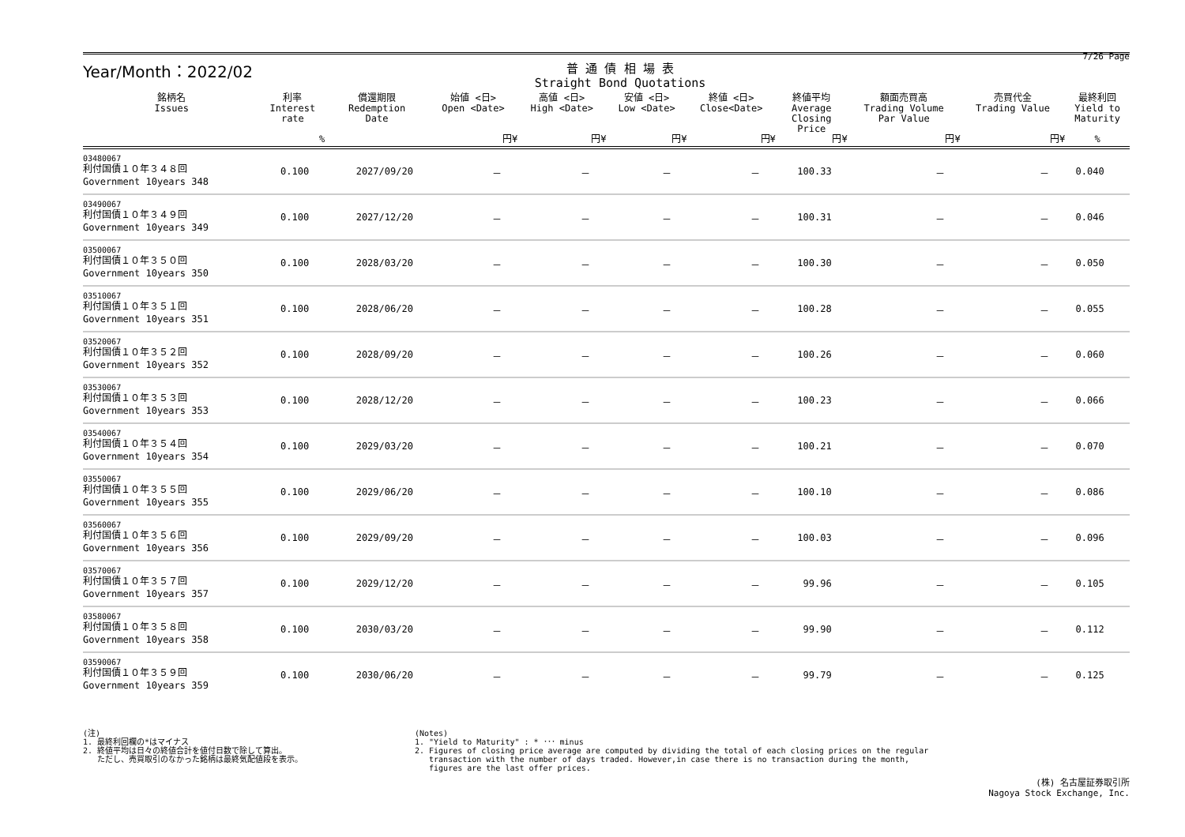Year/Month：2022/02
普 通 債 相 場 表
Straight Bond Quotations
7/26 Page
| 銘柄名 Issues | 利率 Interest rate | 償還期限 Redemption Date | 始値 <日> Open <Date> | 高値 <日> High <Date> | 安値 <日> Low <Date> | 終値 <日> Close<Date> | 終値平均 Average Closing Price | 額面売買高 Trading Volume Par Value | 売買代金 Trading Value | 最終利回 Yield to Maturity |
| --- | --- | --- | --- | --- | --- | --- | --- | --- | --- | --- |
| | % | | 円¥ | 円¥ | 円¥ | 円¥ | 円¥ | 円¥ | 円¥ | % |
| 03480067 利付国債１０年３４８回 Government 10years 348 | 0.100 | 2027/09/20 | － | － | － | － | 100.33 | － | － | 0.040 |
| 03490067 利付国債１０年３４９回 Government 10years 349 | 0.100 | 2027/12/20 | － | － | － | － | 100.31 | － | － | 0.046 |
| 03500067 利付国債１０年３５０回 Government 10years 350 | 0.100 | 2028/03/20 | － | － | － | － | 100.30 | － | － | 0.050 |
| 03510067 利付国債１０年３５１回 Government 10years 351 | 0.100 | 2028/06/20 | － | － | － | － | 100.28 | － | － | 0.055 |
| 03520067 利付国債１０年３５２回 Government 10years 352 | 0.100 | 2028/09/20 | － | － | － | － | 100.26 | － | － | 0.060 |
| 03530067 利付国債１０年３５３回 Government 10years 353 | 0.100 | 2028/12/20 | － | － | － | － | 100.23 | － | － | 0.066 |
| 03540067 利付国債１０年３５４回 Government 10years 354 | 0.100 | 2029/03/20 | － | － | － | － | 100.21 | － | － | 0.070 |
| 03550067 利付国債１０年３５５回 Government 10years 355 | 0.100 | 2029/06/20 | － | － | － | － | 100.10 | － | － | 0.086 |
| 03560067 利付国債１０年３５６回 Government 10years 356 | 0.100 | 2029/09/20 | － | － | － | － | 100.03 | － | － | 0.096 |
| 03570067 利付国債１０年３５７回 Government 10years 357 | 0.100 | 2029/12/20 | － | － | － | － | 99.96 | － | － | 0.105 |
| 03580067 利付国債１０年３５８回 Government 10years 358 | 0.100 | 2030/03/20 | － | － | － | － | 99.90 | － | － | 0.112 |
| 03590067 利付国債１０年３５９回 Government 10years 359 | 0.100 | 2030/06/20 | － | － | － | － | 99.79 | － | － | 0.125 |
(注)
1. 最終利回欄の*はマイナス
2. 終値平均は日々の終値合計を値付日数で除して算出。
ただし、売買取引のなかった銘柄は最終気配値段を表示。
(Notes)
1. "Yield to Maturity" : * ･･･ minus
2. Figures of closing price average are computed by dividing the total of each closing prices on the regular
transaction with the number of days traded. However,in case there is no transaction during the month,
figures are the last offer prices.
(株) 名古屋証券取引所
Nagoya Stock Exchange, Inc.